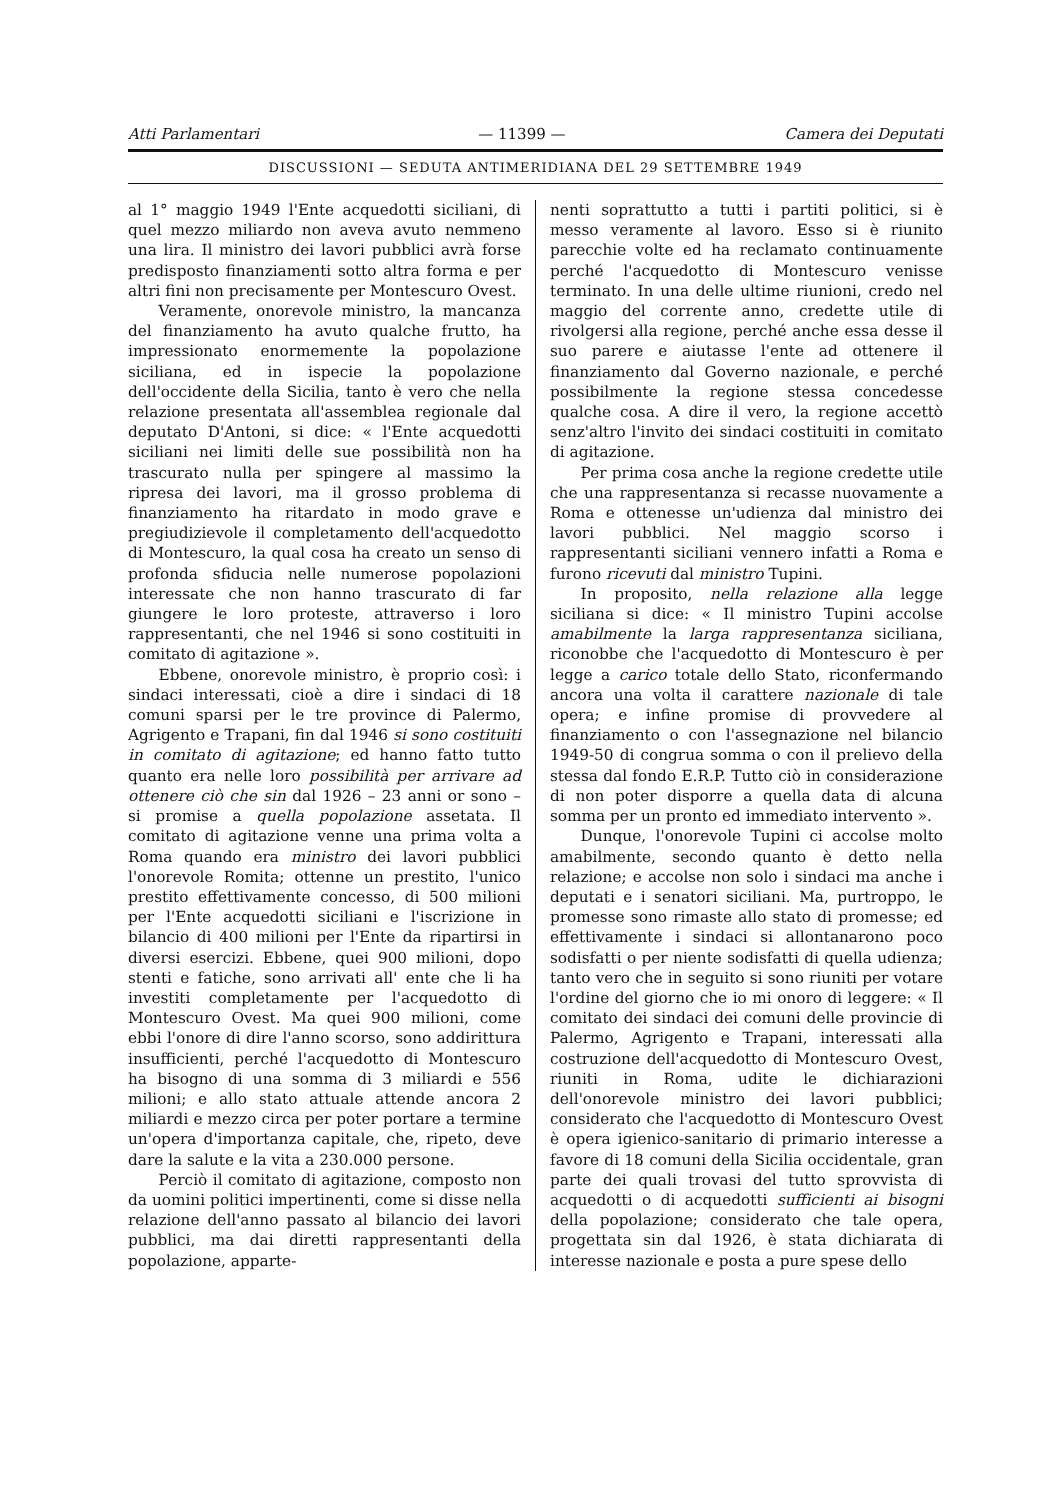Atti Parlamentari — 11399 — Camera dei Deputati
DISCUSSIONI — SEDUTA ANTIMERIDIANA DEL 29 SETTEMBRE 1949
al 1° maggio 1949 l'Ente acquedotti siciliani, di quel mezzo miliardo non aveva avuto nemmeno una lira. Il ministro dei lavori pubblici avrà forse predisposto finanziamenti sotto altra forma e per altri fini non precisamente per Montescuro Ovest.
Veramente, onorevole ministro, la mancanza del finanziamento ha avuto qualche frutto, ha impressionato enormemente la popolazione siciliana, ed in ispecie la popolazione dell'occidente della Sicilia, tanto è vero che nella relazione presentata all'assemblea regionale dal deputato D'Antoni, si dice: « l'Ente acquedotti siciliani nei limiti delle sue possibilità non ha trascurato nulla per spingere al massimo la ripresa dei lavori, ma il grosso problema di finanziamento ha ritardato in modo grave e pregiudizievole il completamento dell'acquedotto di Montescuro, la qual cosa ha creato un senso di profonda sfiducia nelle numerose popolazioni interessate che non hanno trascurato di far giungere le loro proteste, attraverso i loro rappresentanti, che nel 1946 si sono costituiti in comitato di agitazione ».
Ebbene, onorevole ministro, è proprio così: i sindaci interessati, cioè a dire i sindaci di 18 comuni sparsi per le tre province di Palermo, Agrigento e Trapani, fin dal 1946 si sono costituiti in comitato di agitazione; ed hanno fatto tutto quanto era nelle loro possibilità per arrivare ad ottenere ciò che sin dal 1926 – 23 anni or sono – si promise a quella popolazione assetata. Il comitato di agitazione venne una prima volta a Roma quando era ministro dei lavori pubblici l'onorevole Romita; ottenne un prestito, l'unico prestito effettivamente concesso, di 500 milioni per l'Ente acquedotti siciliani e l'iscrizione in bilancio di 400 milioni per l'Ente da ripartirsi in diversi esercizi. Ebbene, quei 900 milioni, dopo stenti e fatiche, sono arrivati all' ente che li ha investiti completamente per l'acquedotto di Montescuro Ovest. Ma quei 900 milioni, come ebbi l'onore di dire l'anno scorso, sono addirittura insufficienti, perché l'acquedotto di Montescuro ha bisogno di una somma di 3 miliardi e 556 milioni; e allo stato attuale attende ancora 2 miliardi e mezzo circa per poter portare a termine un'opera d'importanza capitale, che, ripeto, deve dare la salute e la vita a 230.000 persone.
Perciò il comitato di agitazione, composto non da uomini politici impertinenti, come si disse nella relazione dell'anno passato al bilancio dei lavori pubblici, ma dai diretti rappresentanti della popolazione, apparte-
nenti soprattutto a tutti i partiti politici, si è messo veramente al lavoro. Esso si è riunito parecchie volte ed ha reclamato continuamente perché l'acquedotto di Montescuro venisse terminato. In una delle ultime riunioni, credo nel maggio del corrente anno, credette utile di rivolgersi alla regione, perché anche essa desse il suo parere e aiutasse l'ente ad ottenere il finanziamento dal Governo nazionale, e perché possibilmente la regione stessa concedesse qualche cosa. A dire il vero, la regione accettò senz'altro l'invito dei sindaci costituiti in comitato di agitazione.
Per prima cosa anche la regione credette utile che una rappresentanza si recasse nuovamente a Roma e ottenesse un'udienza dal ministro dei lavori pubblici. Nel maggio scorso i rappresentanti siciliani vennero infatti a Roma e furono ricevuti dal ministro Tupini.
In proposito, nella relazione alla legge siciliana si dice: « Il ministro Tupini accolse amabilmente la larga rappresentanza siciliana, riconobbe che l'acquedotto di Montescuro è per legge a carico totale dello Stato, riconfermando ancora una volta il carattere nazionale di tale opera; e infine promise di provvedere al finanziamento o con l'assegnazione nel bilancio 1949-50 di congrua somma o con il prelievo della stessa dal fondo E.R.P. Tutto ciò in considerazione di non poter disporre a quella data di alcuna somma per un pronto ed immediato intervento ».
Dunque, l'onorevole Tupini ci accolse molto amabilmente, secondo quanto è detto nella relazione; e accolse non solo i sindaci ma anche i deputati e i senatori siciliani. Ma, purtroppo, le promesse sono rimaste allo stato di promesse; ed effettivamente i sindaci si allontanarono poco sodisfatti o per niente sodisfatti di quella udienza; tanto vero che in seguito si sono riuniti per votare l'ordine del giorno che io mi onoro di leggere: « Il comitato dei sindaci dei comuni delle provincie di Palermo, Agrigento e Trapani, interessati alla costruzione dell'acquedotto di Montescuro Ovest, riuniti in Roma, udite le dichiarazioni dell'onorevole ministro dei lavori pubblici; considerato che l'acquedotto di Montescuro Ovest è opera igienico-sanitario di primario interesse a favore di 18 comuni della Sicilia occidentale, gran parte dei quali trovasi del tutto sprovvista di acquedotti o di acquedotti sufficienti ai bisogni della popolazione; considerato che tale opera, progettata sin dal 1926, è stata dichiarata di interesse nazionale e posta a pure spese dello